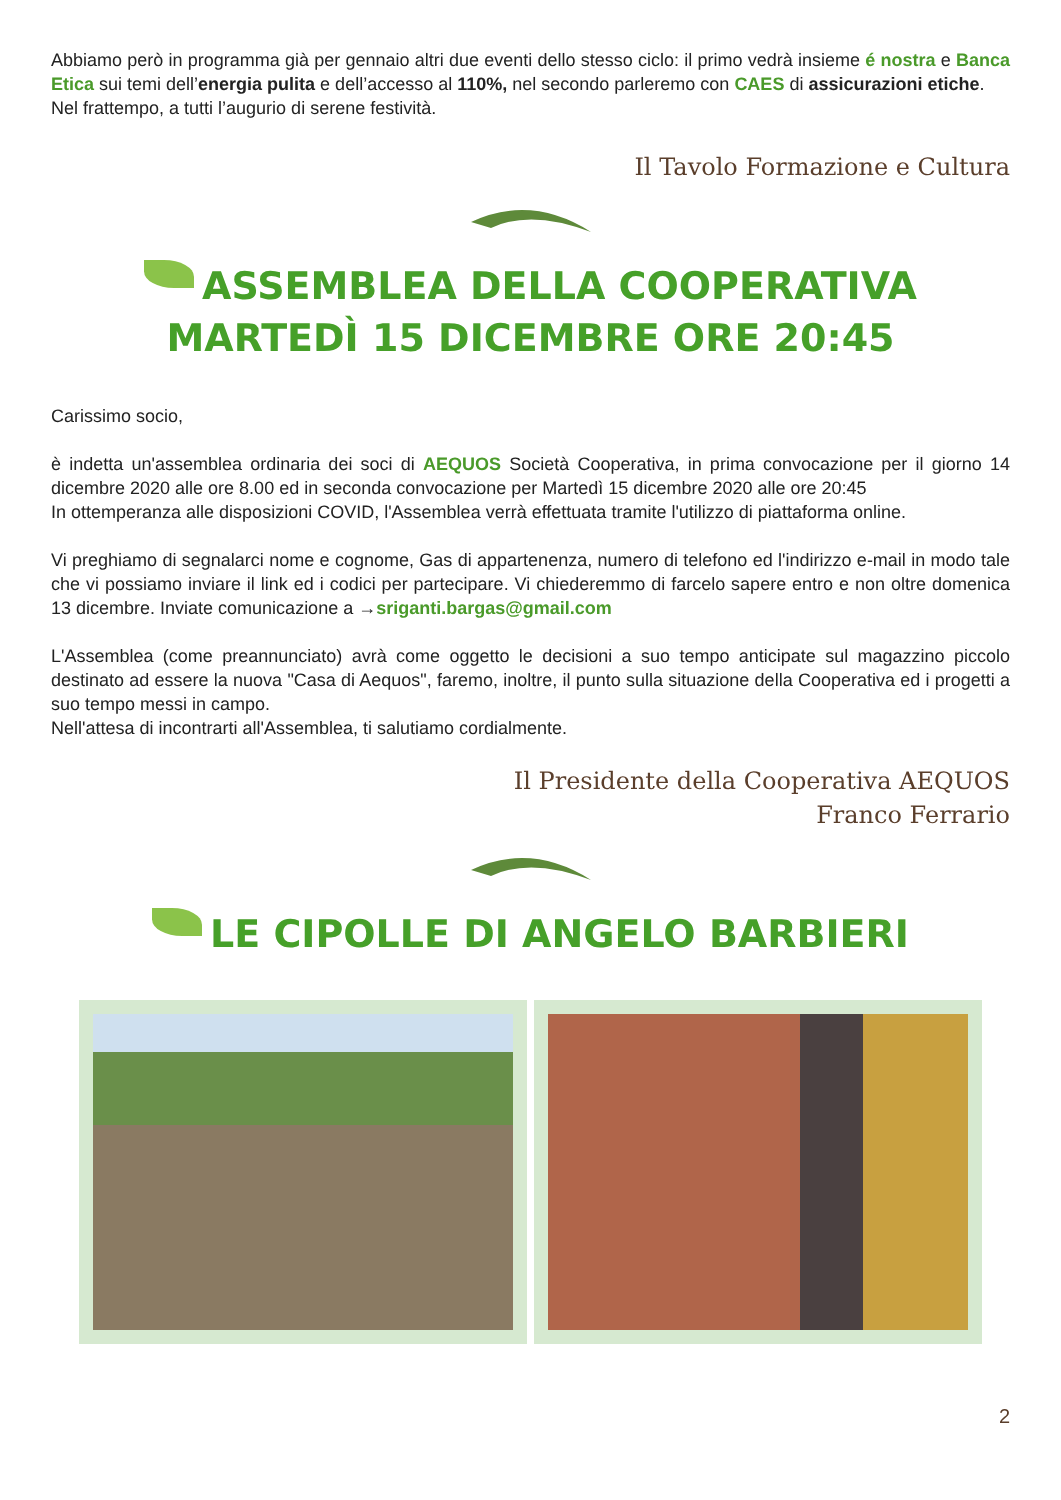Abbiamo però in programma già per gennaio altri due eventi dello stesso ciclo: il primo vedrà insieme é nostra e Banca Etica sui temi dell’energia pulita e dell’accesso al 110%, nel secondo parleremo con CAES di assicurazioni etiche.
Nel frattempo, a tutti l’augurio di serene festività.
Il Tavolo Formazione e Cultura
ASSEMBLEA DELLA COOPERATIVA
MARTEDÌ 15 DICEMBRE ORE 20:45
Carissimo socio,
è indetta un'assemblea ordinaria dei soci di AEQUOS Società Cooperativa, in prima convocazione per il giorno 14 dicembre 2020 alle ore 8.00 ed in seconda convocazione per Martedì 15 dicembre 2020 alle ore 20:45
In ottemperanza alle disposizioni COVID, l'Assemblea verrà effettuata tramite l'utilizzo di piattaforma online.
Vi preghiamo di segnalarci nome e cognome, Gas di appartenenza, numero di telefono ed l'indirizzo e-mail in modo tale che vi possiamo inviare il link ed i codici per partecipare. Vi chiederemmo di farcelo sapere entro e non oltre domenica 13 dicembre. Inviate comunicazione a →sriganti.bargas@gmail.com
L'Assemblea (come preannunciato) avrà come oggetto le decisioni a suo tempo anticipate sul magazzino piccolo destinato ad essere la nuova "Casa di Aequos", faremo, inoltre, il punto sulla situazione della Cooperativa ed i progetti a suo tempo messi in campo.
Nell'attesa di incontrarti all'Assemblea, ti salutiamo cordialmente.
Il Presidente della Cooperativa AEQUOS
Franco Ferrario
LE CIPOLLE DI ANGELO BARBIERI
2